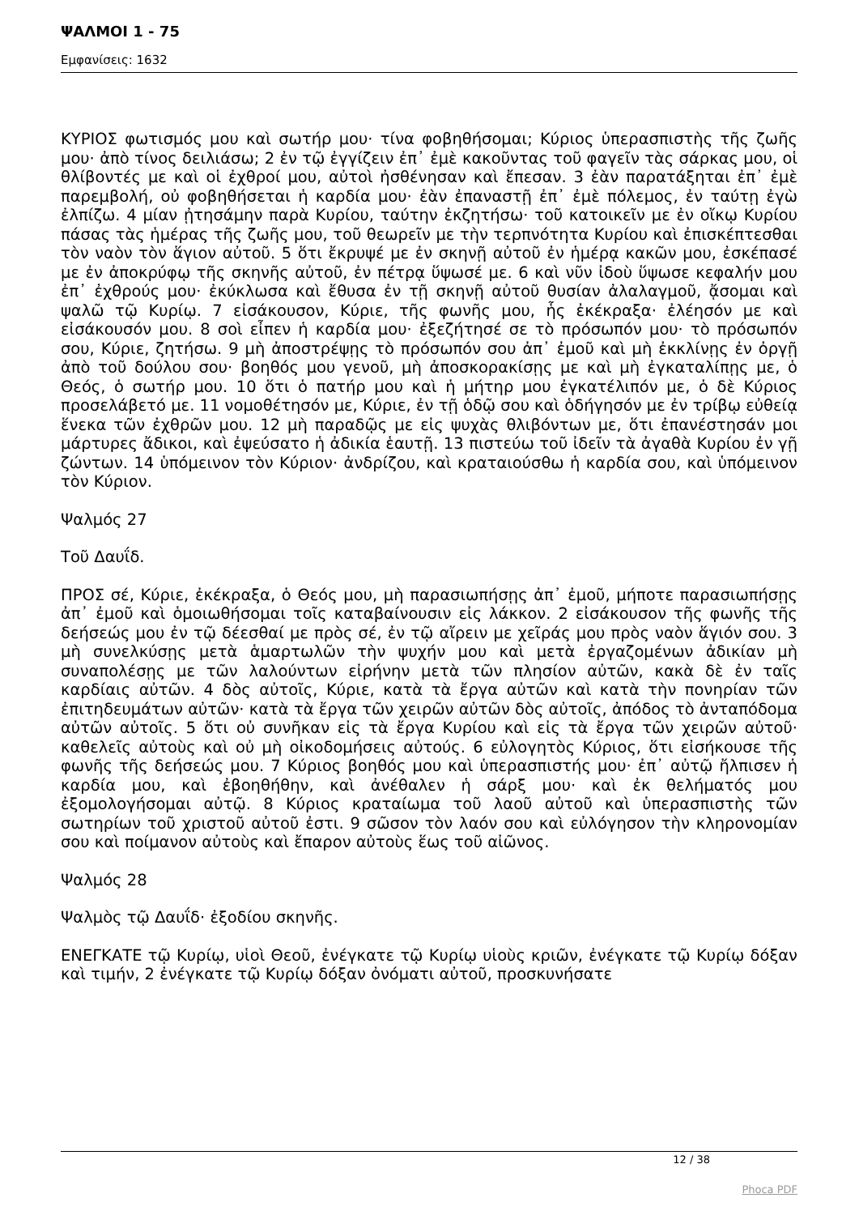ΨΑΛΜΟΙ 1 - 75
Εμφανίσεις: 1632
ΚΥΡΙΟΣ φωτισμός μου καὶ σωτήρ μου· τίνα φοβηθήσομαι; Κύριος ὑπερασπιστὴς τῆς ζωῆς μου· ἀπὸ τίνος δειλιάσω; 2 ἐν τῷ ἐγγίζειν ἐπ᾿ ἐμὲ κακοῦντας τοῦ φαγεῖν τὰς σάρκας μου, οἱ θλίβοντές με καὶ οἱ ἐχθροί μου, αὐτοὶ ἠσθένησαν καὶ ἔπεσαν. 3 ἐὰν παρατάξηται ἐπ᾿ ἐμὲ παρεμβολή, οὐ φοβηθήσεται ἡ καρδία μου· ἐὰν ἐπαναστῇ ἐπ᾿ ἐμὲ πόλεμος, ἐν ταύτῃ ἐγὼ ἐλπίζω. 4 μίαν ᾐτησάμην παρὰ Κυρίου, ταύτην ἐκζητήσω· τοῦ κατοικεῖν με ἐν οἴκῳ Κυρίου πάσας τὰς ἡμέρας τῆς ζωῆς μου, τοῦ θεωρεῖν με τὴν τερπνότητα Κυρίου καὶ ἐπισκέπτεσθαι τὸν ναὸν τὸν ἅγιον αὐτοῦ. 5 ὅτι ἔκρυψέ με ἐν σκηνῇ αὐτοῦ ἐν ἡμέρᾳ κακῶν μου, ἐσκέπασέ με ἐν ἀποκρύφῳ τῆς σκηνῆς αὐτοῦ, ἐν πέτρᾳ ὕψωσέ με. 6 καὶ νῦν ἰδοὺ ὕψωσε κεφαλήν μου ἐπ᾿ ἐχθρούς μου· ἐκύκλωσα καὶ ἔθυσα ἐν τῇ σκηνῇ αὐτοῦ θυσίαν ἀλαλαγμοῦ, ᾄσομαι καὶ ψαλῶ τῷ Κυρίῳ. 7 εἰσάκουσον, Κύριε, τῆς φωνῆς μου, ἧς ἐκέκραξα· ἐλέησόν με καὶ εἰσάκουσόν μου. 8 σοὶ εἶπεν ἡ καρδία μου· ἐξεζήτησέ σε τὸ πρόσωπόν μου· τὸ πρόσωπόν σου, Κύριε, ζητήσω. 9 μὴ ἀποστρέψῃς τὸ πρόσωπόν σου ἀπ᾿ ἐμοῦ καὶ μὴ ἐκκλίνῃς ἐν ὀργῇ ἀπὸ τοῦ δούλου σου· βοηθός μου γενοῦ, μὴ ἀποσκορακίσῃς με καὶ μὴ ἐγκαταλίπῃς με, ὁ Θεός, ὁ σωτήρ μου. 10 ὅτι ὁ πατήρ μου καὶ ἡ μήτηρ μου ἐγκατέλιπόν με, ὁ δὲ Κύριος προσελάβετό με. 11 νομοθέτησόν με, Κύριε, ἐν τῇ ὁδῷ σου καὶ ὁδήγησόν με ἐν τρίβῳ εὐθείᾳ ἕνεκα τῶν ἐχθρῶν μου. 12 μὴ παραδῷς με εἰς ψυχὰς θλιβόντων με, ὅτι ἐπανέστησάν μοι μάρτυρες ἄδικοι, καὶ ἐψεύσατο ἡ ἀδικία ἑαυτῇ. 13 πιστεύω τοῦ ἰδεῖν τὰ ἀγαθὰ Κυρίου ἐν γῇ ζώντων. 14 ὑπόμεινον τὸν Κύριον· ἀνδρίζου, καὶ κραταιούσθω ἡ καρδία σου, καὶ ὑπόμεινον τὸν Κύριον.
Ψαλμός 27
Τοῦ Δαυΐδ.
ΠΡΟΣ σέ, Κύριε, ἐκέκραξα, ὁ Θεός μου, μὴ παρασιωπήσῃς ἀπ᾿ ἐμοῦ, μήποτε παρασιωπήσῃς ἀπ᾿ ἐμοῦ καὶ ὁμοιωθήσομαι τοῖς καταβαίνουσιν εἰς λάκκον. 2 εἰσάκουσον τῆς φωνῆς τῆς δεήσεώς μου ἐν τῷ δέεσθαί με πρὸς σέ, ἐν τῷ αἴρειν με χεῖράς μου πρὸς ναὸν ἅγιόν σου. 3 μὴ συνελκύσῃς μετὰ ἁμαρτωλῶν τὴν ψυχήν μου καὶ μετὰ ἐργαζομένων ἀδικίαν μὴ συναπολέσῃς με τῶν λαλούντων εἰρήνην μετὰ τῶν πλησίον αὐτῶν, κακὰ δὲ ἐν ταῖς καρδίαις αὐτῶν. 4 δὸς αὐτοῖς, Κύριε, κατὰ τὰ ἔργα αὐτῶν καὶ κατὰ τὴν πονηρίαν τῶν ἐπιτηδευμάτων αὐτῶν· κατὰ τὰ ἔργα τῶν χειρῶν αὐτῶν δὸς αὐτοῖς, ἀπόδος τὸ ἀνταπόδομα αὐτῶν αὐτοῖς. 5 ὅτι οὐ συνῆκαν εἰς τὰ ἔργα Κυρίου καὶ εἰς τὰ ἔργα τῶν χειρῶν αὐτοῦ· καθελεῖς αὐτοὺς καὶ οὐ μὴ οἰκοδομήσεις αὐτούς. 6 εὐλογητὸς Κύριος, ὅτι εἰσήκουσε τῆς φωνῆς τῆς δεήσεώς μου. 7 Κύριος βοηθός μου καὶ ὑπερασπιστής μου· ἐπ᾿ αὐτῷ ἤλπισεν ἡ καρδία μου, καὶ ἐβοηθήθην, καὶ ἀνέθαλεν ἡ σάρξ μου· καὶ ἐκ θελήματός μου ἐξομολογήσομαι αὐτῷ. 8 Κύριος κραταίωμα τοῦ λαοῦ αὐτοῦ καὶ ὑπερασπιστὴς τῶν σωτηρίων τοῦ χριστοῦ αὐτοῦ ἐστι. 9 σῶσον τὸν λαόν σου καὶ εὐλόγησον τὴν κληρονομίαν σου καὶ ποίμανον αὐτοὺς καὶ ἔπαρον αὐτοὺς ἕως τοῦ αἰῶνος.
Ψαλμός 28
Ψαλμὸς τῷ Δαυΐδ· ἐξοδίου σκηνῆς.
ΕΝΕΓΚΑΤΕ τῷ Κυρίῳ, υἱοὶ Θεοῦ, ἐνέγκατε τῷ Κυρίῳ υἱοὺς κριῶν, ἐνέγκατε τῷ Κυρίῳ δόξαν καὶ τιμήν, 2 ἐνέγκατε τῷ Κυρίῳ δόξαν ὀνόματι αὐτοῦ, προσκυνήσατε
12 / 38
Phoca PDF